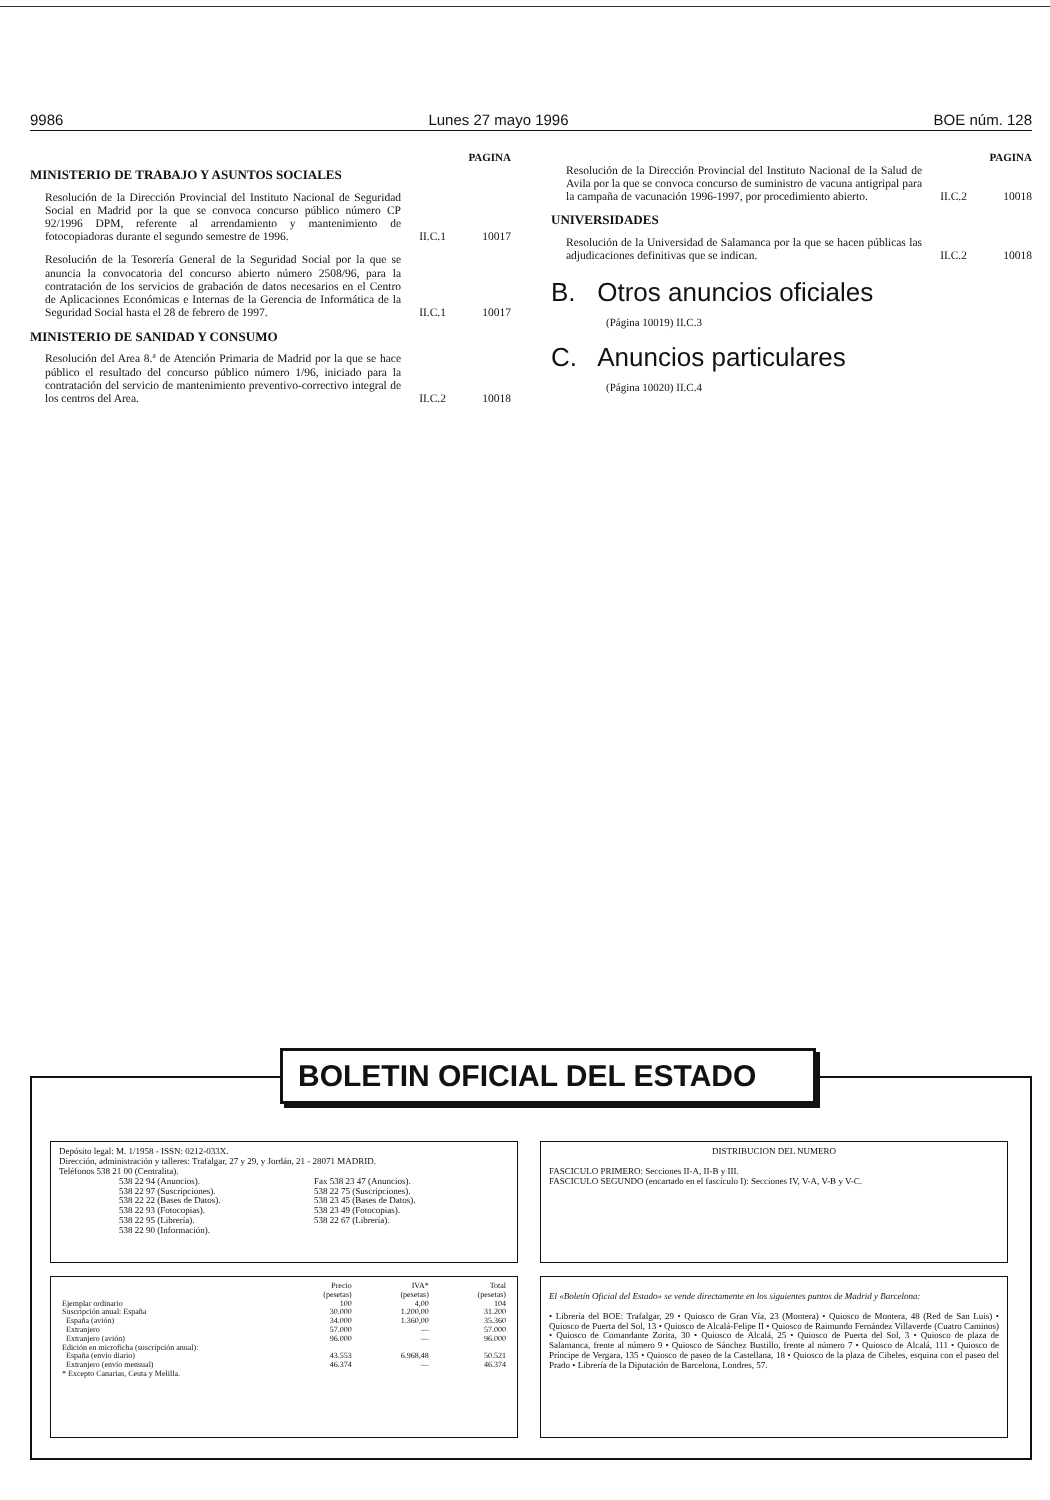9986 Lunes 27 mayo 1996 BOE núm. 128
PAGINA
MINISTERIO DE TRABAJO Y ASUNTOS SOCIALES
Resolución de la Dirección Provincial del Instituto Nacional de Seguridad Social en Madrid por la que se convoca concurso público número CP 92/1996 DPM, referente al arrendamiento y mantenimiento de fotocopiadoras durante el segundo semestre de 1996.
II.C.1 10017
Resolución de la Tesorería General de la Seguridad Social por la que se anuncia la convocatoria del concurso abierto número 2508/96, para la contratación de los servicios de grabación de datos necesarios en el Centro de Aplicaciones Económicas e Internas de la Gerencia de Informática de la Seguridad Social hasta el 28 de febrero de 1997.
II.C.1 10017
MINISTERIO DE SANIDAD Y CONSUMO
Resolución del Area 8.ª de Atención Primaria de Madrid por la que se hace público el resultado del concurso público número 1/96, iniciado para la contratación del servicio de mantenimiento preventivo-correctivo integral de los centros del Area.
II.C.2 10018
PAGINA
Resolución de la Dirección Provincial del Instituto Nacional de la Salud de Avila por la que se convoca concurso de suministro de vacuna antigripal para la campaña de vacunación 1996-1997, por procedimiento abierto.
II.C.2 10018
UNIVERSIDADES
Resolución de la Universidad de Salamanca por la que se hacen públicas las adjudicaciones definitivas que se indican.
II.C.2 10018
B. Otros anuncios oficiales
(Página 10019) II.C.3
C. Anuncios particulares
(Página 10020) II.C.4
BOLETIN OFICIAL DEL ESTADO
Depósito legal: M. 1/1958 - ISSN: 0212-033X.
Dirección, administración y talleres: Trafalgar, 27 y 29, y Jordán, 21 - 28071 MADRID.
Teléfonos 538 21 00 (Centralita).
538 22 94 (Anuncios).
538 22 97 (Suscripciones).
538 22 22 (Bases de Datos).
538 22 93 (Fotocopias).
538 22 95 (Librería).
538 22 90 (Información).
Fax 538 23 47 (Anuncios).
538 22 75 (Suscripciones).
538 23 45 (Bases de Datos).
538 23 49 (Fotocopias).
538 22 67 (Librería).
DISTRIBUCION DEL NUMERO
FASCICULO PRIMERO: Secciones II-A, II-B y III.
FASCICULO SEGUNDO (encartado en el fascículo I): Secciones IV, V-A, V-B y V-C.
| | Precio (pesetas) | IVA* (pesetas) | Total (pesetas) |
| --- | --- | --- | --- |
| Ejemplar ordinario | 100 | 4,00 | 104 |
| Suscripción anual: España | 30.000 | 1.200,00 | 31.200 |
| España (avión) | 34.000 | 1.360,00 | 35.360 |
| Extranjero | 57.000 | — | 57.000 |
| Extranjero (avión) | 96.000 | — | 96.000 |
| Edición en microficha (suscripción anual): | | | |
| España (envío diario) | 43.553 | 6.968,48 | 50.521 |
| Extranjero (envío mensual) | 46.374 | — | 46.374 |
| * Excepto Canarias, Ceuta y Melilla. | | | |
El «Boletín Oficial del Estado» se vende directamente en los siguientes puntos de Madrid y Barcelona:
• Librería del BOE: Trafalgar, 29 • Quiosco de Gran Vía, 23 (Montera) • Quiosco de Montera, 48 (Red de San Luis) • Quiosco de Puerta del Sol, 13 • Quiosco de Alcalá-Felipe II • Quiosco de Raimundo Fernández Villaverde (Cuatro Caminos) • Quiosco de Comandante Zorita, 30 • Quiosco de Alcalá, 25 • Quiosco de Puerta del Sol, 3 • Quiosco de plaza de Salamanca, frente al número 9 • Quiosco de Sánchez Bustillo, frente al número 7 • Quiosco de Alcalá, 111 • Quiosco de Príncipe de Vergara, 135 • Quiosco de paseo de la Castellana, 18 • Quiosco de la plaza de Cibeles, esquina con el paseo del Prado • Librería de la Diputación de Barcelona, Londres, 57.